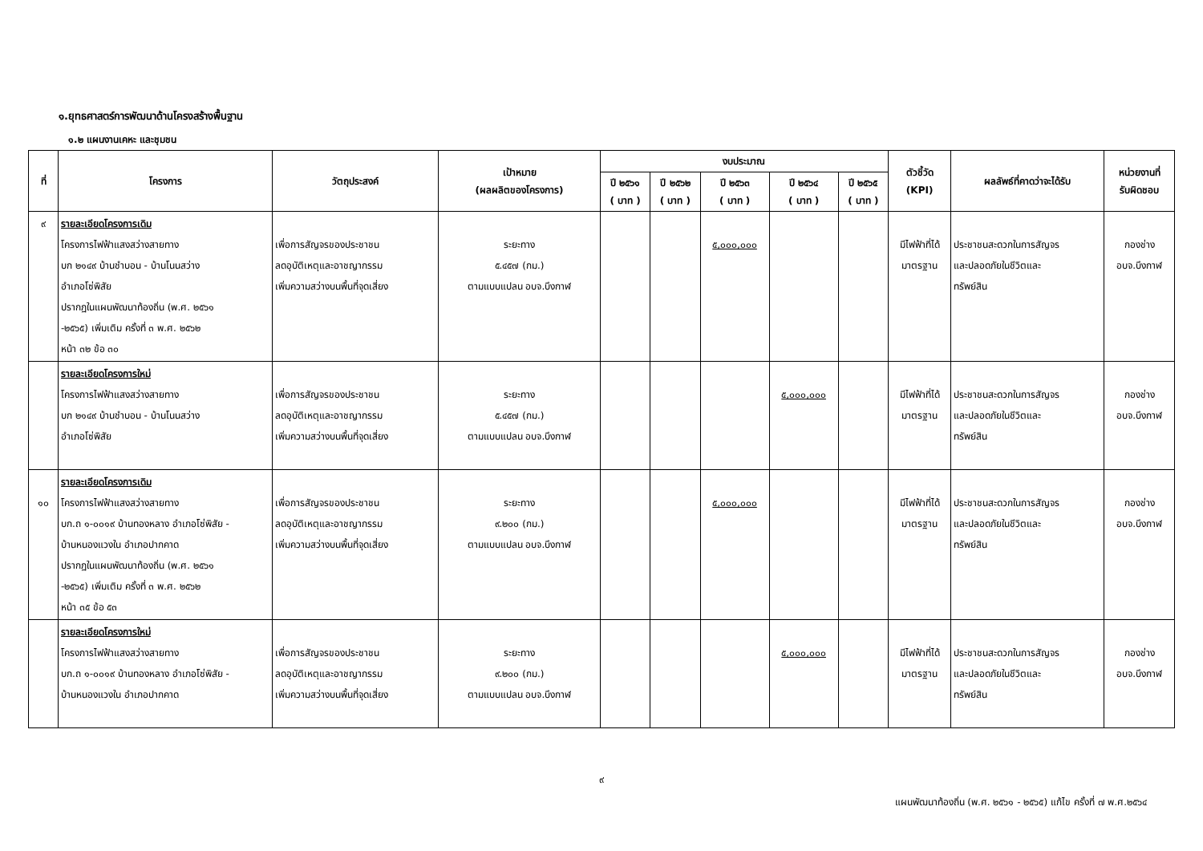๑.ยุทธศาสตร์การพัฒนาด้านโครงสร้างพื้นฐาน
๑.๒ แผนงานเคหะ และชุมชน
| ที่ | โครงการ | วัตถุประสงค์ | เป้าหมาย (ผลผลิตของโครงการ) | งบประมาณ | | | | | ตัวชี้วัด (KPI) | ผลลัพธ์ที่คาดว่าจะได้รับ | หน่วยงานที่ รับผิดชอบ |
| --- | --- | --- | --- | --- | --- | --- | --- | --- | --- | --- | --- |
| | | | | ปี ๒๕๖๑ ( บาท ) | ปี ๒๕๖๒ ( บาท ) | ปี ๒๕๖๓ ( บาท ) | ปี ๒๕๖๔ ( บาท ) | ปี ๒๕๖๕ ( บาท ) | | | |
| ๙ | รายละเอียดโครงการเดิม โครงการไฟฟ้าแสงสว่างสายทาง บก ๒๑๔๙ บ้านชำบอน - บ้านโนนสว่าง อำเภอโซ่พิสัย ปรากฏในแผนพัฒนาท้องถิ่น (พ.ศ. ๒๕๖๑ -๒๕๖๕) เพิ่มเติม ครั้งที่ ๓ พ.ศ. ๒๕๖๒ หน้า ๓๒ ข้อ ๓๐ | เพื่อการสัญจรของประชาชน ลดอุบัติเหตุและอาชญากรรม เพิ่มความสว่างบนพื้นที่จุดเสี่ยง | ระยะทาง ๕.๔๕๗ (กม.) ตามแบบแปลน อบจ.บึงกาฬ | | | ๕,๐๐๐,๐๐๐ | | | มีไฟฟ้าที่ได้ มาตรฐาน | ประชาชนสะดวกในการสัญจร และปลอดภัยในชีวิตและ ทรัพย์สิน | กองช่าง อบจ.บึงกาฬ |
| | รายละเอียดโครงการใหม่ โครงการไฟฟ้าแสงสว่างสายทาง บก ๒๑๔๙ บ้านชำบอน - บ้านโนนสว่าง อำเภอโซ่พิสัย | เพื่อการสัญจรของประชาชน ลดอุบัติเหตุและอาชญากรรม เพิ่มความสว่างบนพื้นที่จุดเสี่ยง | ระยะทาง ๕.๔๕๗ (กม.) ตามแบบแปลน อบจ.บึงกาฬ | | | | ๕,๐๐๐,๐๐๐ | | มีไฟฟ้าที่ได้ มาตรฐาน | ประชาชนสะดวกในการสัญจร และปลอดภัยในชีวิตและ ทรัพย์สิน | กองช่าง อบจ.บึงกาฬ |
| ๑๐ | รายละเอียดโครงการเดิม โครงการไฟฟ้าแสงสว่างสายทาง บก.ถ ๑-๐๐๑๙ บ้านทองหลาง อำเภอโซ่พิสัย - บ้านหนองแวงใน อำเภอปากคาด ปรากฏในแผนพัฒนาท้องถิ่น (พ.ศ. ๒๕๖๑ -๒๕๖๕) เพิ่มเติม ครั้งที่ ๓ พ.ศ. ๒๕๖๒ หน้า ๓๕ ข้อ ๕๓ | เพื่อการสัญจรของประชาชน ลดอุบัติเหตุและอาชญากรรม เพิ่มความสว่างบนพื้นที่จุดเสี่ยง | ระยะทาง ๙.๒๐๐ (กม.) ตามแบบแปลน อบจ.บึงกาฬ | | | ๕,๐๐๐,๐๐๐ | | | มีไฟฟ้าที่ได้ มาตรฐาน | ประชาชนสะดวกในการสัญจร และปลอดภัยในชีวิตและ ทรัพย์สิน | กองช่าง อบจ.บึงกาฬ |
| | รายละเอียดโครงการใหม่ โครงการไฟฟ้าแสงสว่างสายทาง บก.ถ ๑-๐๐๑๙ บ้านทองหลาง อำเภอโซ่พิสัย - บ้านหนองแวงใน อำเภอปากคาด | เพื่อการสัญจรของประชาชน ลดอุบัติเหตุและอาชญากรรม เพิ่มความสว่างบนพื้นที่จุดเสี่ยง | ระยะทาง ๙.๒๐๐ (กม.) ตามแบบแปลน อบจ.บึงกาฬ | | | | ๕,๐๐๐,๐๐๐ | | มีไฟฟ้าที่ได้ มาตรฐาน | ประชาชนสะดวกในการสัญจร และปลอดภัยในชีวิตและ ทรัพย์สิน | กองช่าง อบจ.บึงกาฬ |
๙
แผนพัฒนาท้องถิ่น (พ.ศ. ๒๕๖๑ - ๒๕๖๕) แก้ไข ครั้งที่ ๗ พ.ศ.๒๕๖๔